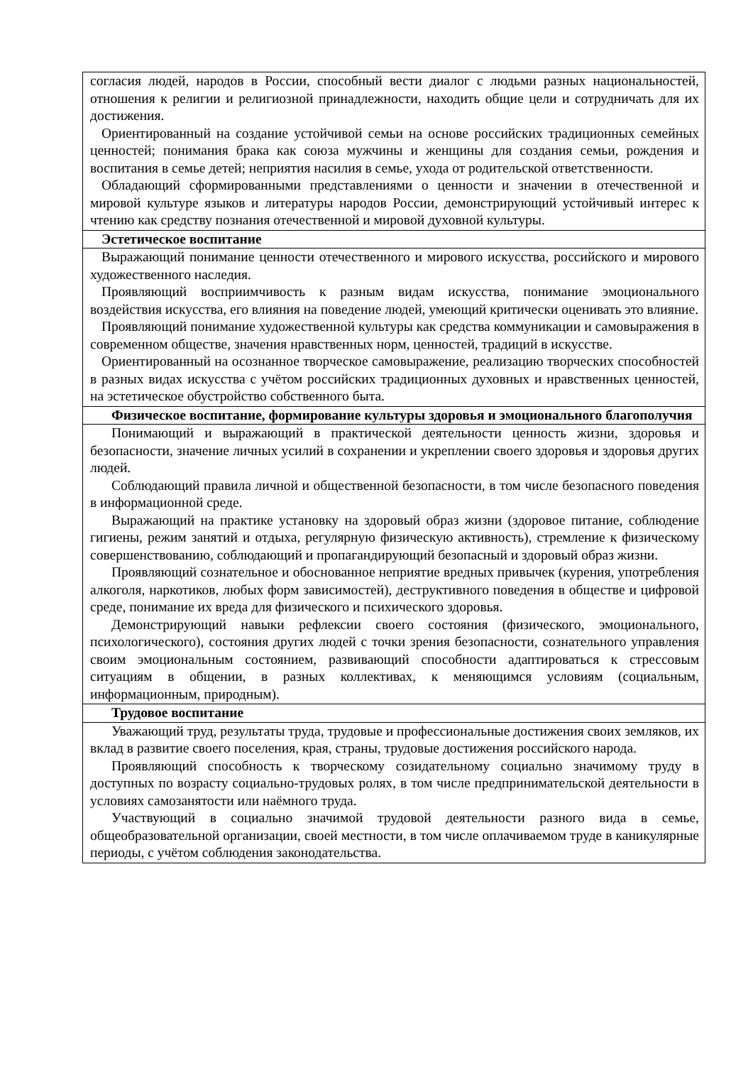| согласия людей, народов в России, способный вести диалог с людьми разных национальностей, отношения к религии и религиозной принадлежности, находить общие цели и сотрудничать для их достижения. Ориентированный на создание устойчивой семьи на основе российских традиционных семейных ценностей; понимания брака как союза мужчины и женщины для создания семьи, рождения и воспитания в семье детей; неприятия насилия в семье, ухода от родительской ответственности. Обладающий сформированными представлениями о ценности и значении в отечественной и мировой культуре языков и литературы народов России, демонстрирующий устойчивый интерес к чтению как средству познания отечественной и мировой духовной культуры. |
| Эстетическое воспитание |
| Выражающий понимание ценности отечественного и мирового искусства, российского и мирового художественного наследия. Проявляющий восприимчивость к разным видам искусства, понимание эмоционального воздействия искусства, его влияния на поведение людей, умеющий критически оценивать это влияние. Проявляющий понимание художественной культуры как средства коммуникации и самовыражения в современном обществе, значения нравственных норм, ценностей, традиций в искусстве. Ориентированный на осознанное творческое самовыражение, реализацию творческих способностей в разных видах искусства с учётом российских традиционных духовных и нравственных ценностей, на эстетическое обустройство собственного быта. |
| Физическое воспитание, формирование культуры здоровья и эмоционального благополучия |
| Понимающий и выражающий в практической деятельности ценность жизни, здоровья и безопасности, значение личных усилий в сохранении и укреплении своего здоровья и здоровья других людей. Соблюдающий правила личной и общественной безопасности, в том числе безопасного поведения в информационной среде. Выражающий на практике установку на здоровый образ жизни (здоровое питание, соблюдение гигиены, режим занятий и отдыха, регулярную физическую активность), стремление к физическому совершенствованию, соблюдающий и пропагандирующий безопасный и здоровый образ жизни. Проявляющий сознательное и обоснованное неприятие вредных привычек (курения, употребления алкоголя, наркотиков, любых форм зависимостей), деструктивного поведения в обществе и цифровой среде, понимание их вреда для физического и психического здоровья. Демонстрирующий навыки рефлексии своего состояния (физического, эмоционального, психологического), состояния других людей с точки зрения безопасности, сознательного управления своим эмоциональным состоянием, развивающий способности адаптироваться к стрессовым ситуациям в общении, в разных коллективах, к меняющимся условиям (социальным, информационным, природным). |
| Трудовое воспитание |
| Уважающий труд, результаты труда, трудовые и профессиональные достижения своих земляков, их вклад в развитие своего поселения, края, страны, трудовые достижения российского народа. Проявляющий способность к творческому созидательному социально значимому труду в доступных по возрасту социально-трудовых ролях, в том числе предпринимательской деятельности в условиях самозанятости или наёмного труда. Участвующий в социально значимой трудовой деятельности разного вида в семье, общеобразовательной организации, своей местности, в том числе оплачиваемом труде в каникулярные периоды, с учётом соблюдения законодательства. |